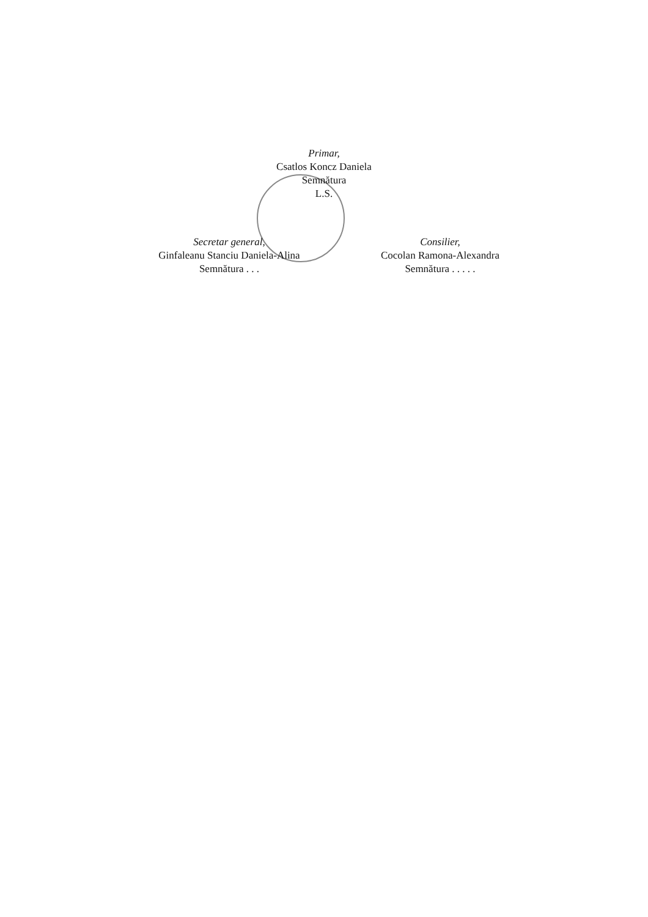Primar,
Csatlos Koncz Daniela
Semnătura
L.S.
Secretar general,
Ginfaleanu Stanciu Daniela-Alina
Semnătura . . .
Consilier,
Cocolan Ramona-Alexandra
Semnătura . . . . .